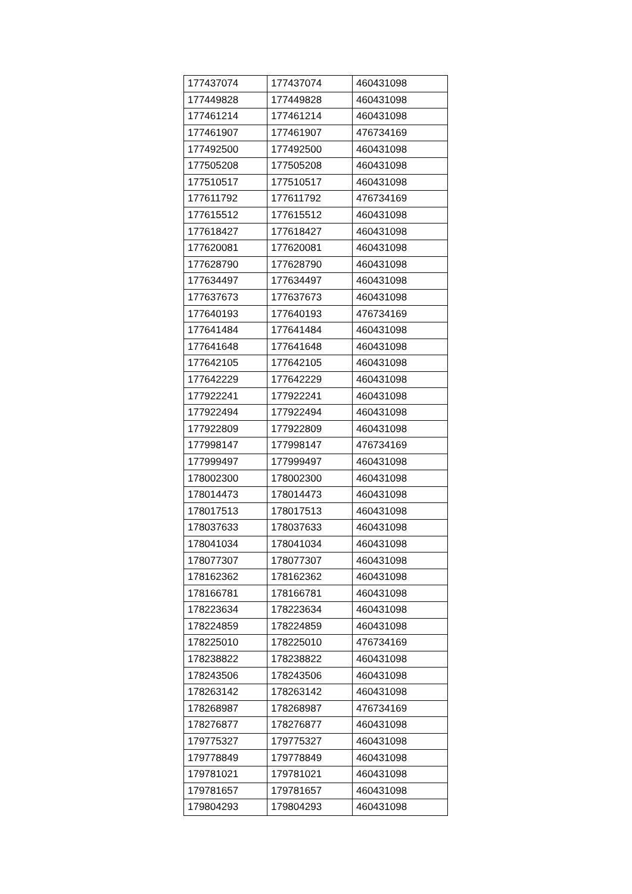| 177437074 | 177437074 | 460431098 |
| 177449828 | 177449828 | 460431098 |
| 177461214 | 177461214 | 460431098 |
| 177461907 | 177461907 | 476734169 |
| 177492500 | 177492500 | 460431098 |
| 177505208 | 177505208 | 460431098 |
| 177510517 | 177510517 | 460431098 |
| 177611792 | 177611792 | 476734169 |
| 177615512 | 177615512 | 460431098 |
| 177618427 | 177618427 | 460431098 |
| 177620081 | 177620081 | 460431098 |
| 177628790 | 177628790 | 460431098 |
| 177634497 | 177634497 | 460431098 |
| 177637673 | 177637673 | 460431098 |
| 177640193 | 177640193 | 476734169 |
| 177641484 | 177641484 | 460431098 |
| 177641648 | 177641648 | 460431098 |
| 177642105 | 177642105 | 460431098 |
| 177642229 | 177642229 | 460431098 |
| 177922241 | 177922241 | 460431098 |
| 177922494 | 177922494 | 460431098 |
| 177922809 | 177922809 | 460431098 |
| 177998147 | 177998147 | 476734169 |
| 177999497 | 177999497 | 460431098 |
| 178002300 | 178002300 | 460431098 |
| 178014473 | 178014473 | 460431098 |
| 178017513 | 178017513 | 460431098 |
| 178037633 | 178037633 | 460431098 |
| 178041034 | 178041034 | 460431098 |
| 178077307 | 178077307 | 460431098 |
| 178162362 | 178162362 | 460431098 |
| 178166781 | 178166781 | 460431098 |
| 178223634 | 178223634 | 460431098 |
| 178224859 | 178224859 | 460431098 |
| 178225010 | 178225010 | 476734169 |
| 178238822 | 178238822 | 460431098 |
| 178243506 | 178243506 | 460431098 |
| 178263142 | 178263142 | 460431098 |
| 178268987 | 178268987 | 476734169 |
| 178276877 | 178276877 | 460431098 |
| 179775327 | 179775327 | 460431098 |
| 179778849 | 179778849 | 460431098 |
| 179781021 | 179781021 | 460431098 |
| 179781657 | 179781657 | 460431098 |
| 179804293 | 179804293 | 460431098 |